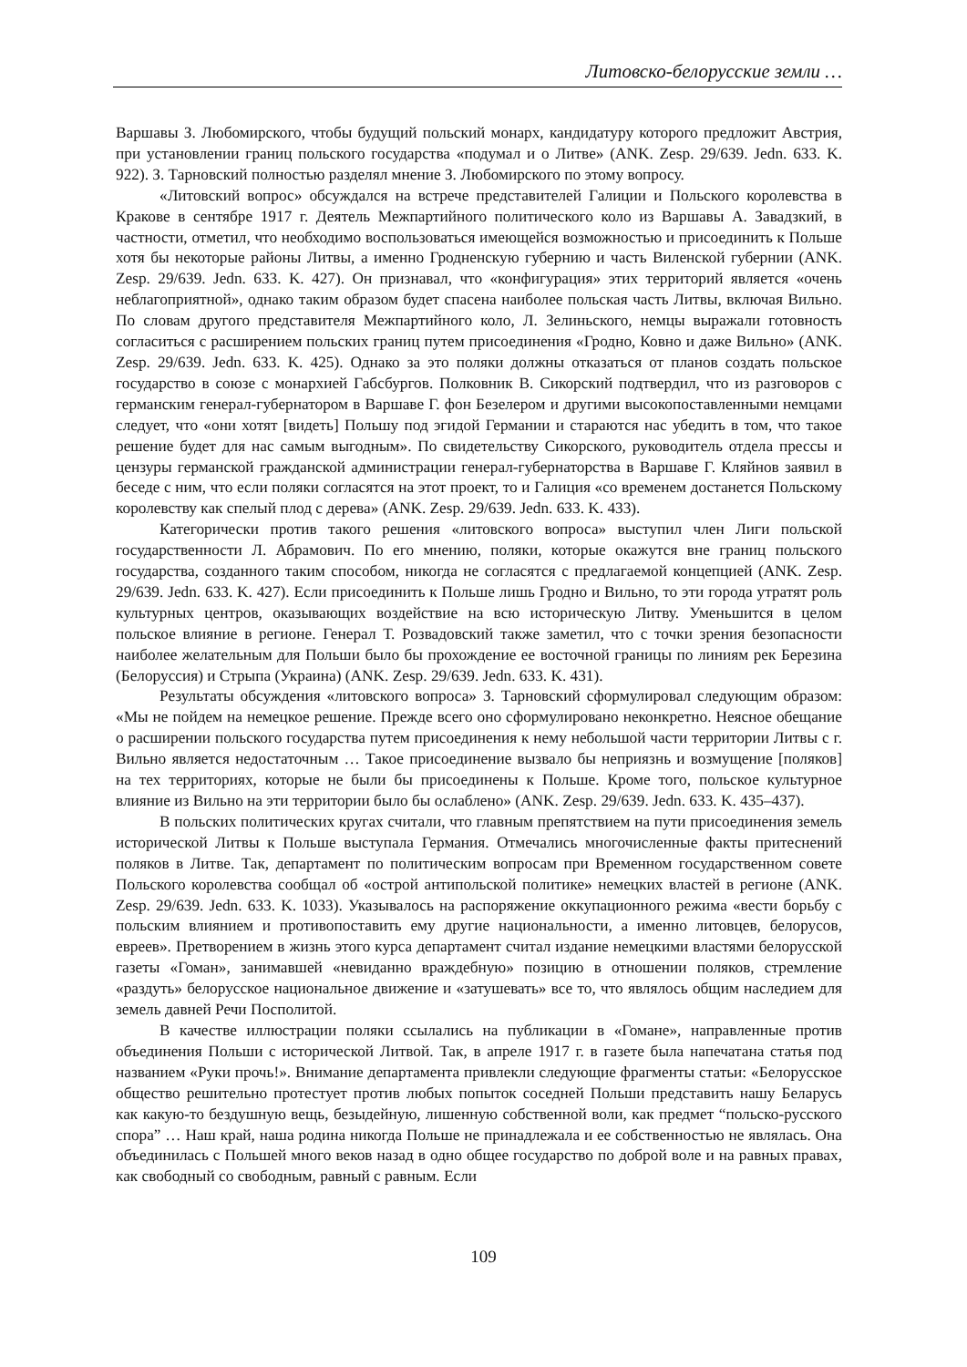Литовско-белорусские земли …
Варшавы З. Любомирского, чтобы будущий польский монарх, кандидатуру которого предложит Австрия, при установлении границ польского государства «подумал и о Литве» (ANK. Zesp. 29/639. Jedn. 633. K. 922). З. Тарновский полностью разделял мнение З. Любомирского по этому вопросу.
«Литовский вопрос» обсуждался на встрече представителей Галиции и Польского королевства в Кракове в сентябре 1917 г. Деятель Межпартийного политического коло из Варшавы А. Завадзкий, в частности, отметил, что необходимо воспользоваться имеющейся возможностью и присоединить к Польше хотя бы некоторые районы Литвы, а именно Гродненскую губернию и часть Виленской губернии (ANK. Zesp. 29/639. Jedn. 633. K. 427). Он признавал, что «конфигурация» этих территорий является «очень неблагоприятной», однако таким образом будет спасена наиболее польская часть Литвы, включая Вильно. По словам другого представителя Межпартийного коло, Л. Зелиньского, немцы выражали готовность согласиться с расширением польских границ путем присоединения «Гродно, Ковно и даже Вильно» (ANK. Zesp. 29/639. Jedn. 633. K. 425). Однако за это поляки должны отказаться от планов создать польское государство в союзе с монархией Габсбургов. Полковник В. Сикорский подтвердил, что из разговоров с германским генерал-губернатором в Варшаве Г. фон Безелером и другими высокопоставленными немцами следует, что «они хотят [видеть] Польшу под эгидой Германии и стараются нас убедить в том, что такое решение будет для нас самым выгодным». По свидетельству Сикорского, руководитель отдела прессы и цензуры германской гражданской администрации генерал-губернаторства в Варшаве Г. Кляйнов заявил в беседе с ним, что если поляки согласятся на этот проект, то и Галиция «со временем достанется Польскому королевству как спелый плод с дерева» (ANK. Zesp. 29/639. Jedn. 633. K. 433).
Категорически против такого решения «литовского вопроса» выступил член Лиги польской государственности Л. Абрамович. По его мнению, поляки, которые окажутся вне границ польского государства, созданного таким способом, никогда не согласятся с предлагаемой концепцией (ANK. Zesp. 29/639. Jedn. 633. K. 427). Если присоединить к Польше лишь Гродно и Вильно, то эти города утратят роль культурных центров, оказывающих воздействие на всю историческую Литву. Уменьшится в целом польское влияние в регионе. Генерал Т. Розвадовский также заметил, что с точки зрения безопасности наиболее желательным для Польши было бы прохождение ее восточной границы по линиям рек Березина (Белоруссия) и Стрыпа (Украина) (ANK. Zesp. 29/639. Jedn. 633. K. 431).
Результаты обсуждения «литовского вопроса» З. Тарновский сформулировал следующим образом: «Мы не пойдем на немецкое решение. Прежде всего оно сформулировано неконкретно. Неясное обещание о расширении польского государства путем присоединения к нему небольшой части территории Литвы с г. Вильно является недостаточным … Такое присоединение вызвало бы неприязнь и возмущение [поляков] на тех территориях, которые не были бы присоединены к Польше. Кроме того, польское культурное влияние из Вильно на эти территории было бы ослаблено» (ANK. Zesp. 29/639. Jedn. 633. K. 435–437).
В польских политических кругах считали, что главным препятствием на пути присоединения земель исторической Литвы к Польше выступала Германия. Отмечались многочисленные факты притеснений поляков в Литве. Так, департамент по политическим вопросам при Временном государственном совете Польского королевства сообщал об «острой антипольской политике» немецких властей в регионе (ANK. Zesp. 29/639. Jedn. 633. K. 1033). Указывалось на распоряжение оккупационного режима «вести борьбу с польским влиянием и противопоставить ему другие национальности, а именно литовцев, белорусов, евреев». Претворением в жизнь этого курса департамент считал издание немецкими властями белорусской газеты «Гоман», занимавшей «невиданно враждебную» позицию в отношении поляков, стремление «раздуть» белорусское национальное движение и «затушевать» все то, что являлось общим наследием для земель давней Речи Посполитой.
В качестве иллюстрации поляки ссылались на публикации в «Гомане», направленные против объединения Польши с исторической Литвой. Так, в апреле 1917 г. в газете была напечатана статья под названием «Руки прочь!». Внимание департамента привлекли следующие фрагменты статьи: «Белорусское общество решительно протестует против любых попыток соседней Польши представить нашу Беларусь как какую-то бездушную вещь, безыдейную, лишенную собственной воли, как предмет “польско-русского спора” … Наш край, наша родина никогда Польше не принадлежала и ее собственностью не являлась. Она объединилась с Польшей много веков назад в одно общее государство по доброй воле и на равных правах, как свободный со свободным, равный с равным. Если
109